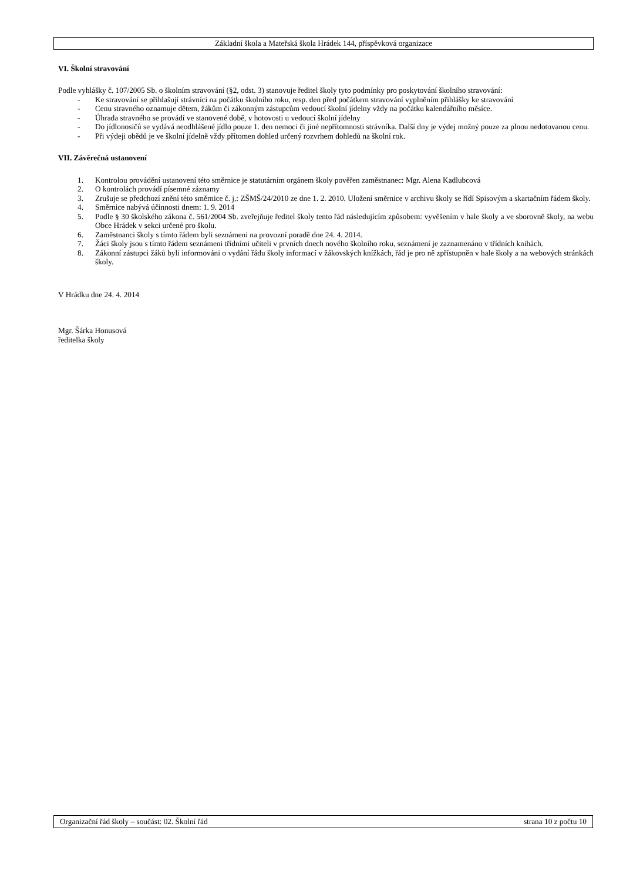Základní škola a Mateřská škola Hrádek 144, příspěvková organizace
VI. Školní stravování
Podle vyhlášky č. 107/2005 Sb. o školním stravování (§2, odst. 3) stanovuje ředitel školy tyto podmínky pro poskytování školního stravování:
- Ke stravování se přihlašují strávníci na počátku školního roku, resp. den před počátkem stravování vyplněním přihlášky ke stravování
- Cenu stravného oznamuje dětem, žákům či zákonným zástupcům vedoucí školní jídelny vždy na počátku kalendářního měsíce.
- Úhrada stravného se provádí ve stanovené době, v hotovosti u vedoucí školní jídelny
- Do jídlonosičů se vydává neodhlášené jídlo pouze 1. den nemoci či jiné nepřítomnosti strávníka. Další dny je výdej možný pouze za plnou nedotovanou cenu.
- Při výdeji obědů je ve školní jídelně vždy přítomen dohled určený rozvrhem dohledů na školní rok.
VII. Závěrečná ustanovení
1. Kontrolou provádění ustanovení této směrnice je statutárním orgánem školy pověřen zaměstnanec: Mgr. Alena Kadlubcová
2. O kontrolách provádí písemné záznamy
3. Zrušuje se předchozí znění této směrnice č. j.: ZŠMŠ/24/2010 ze dne 1. 2. 2010. Uložení směrnice v archivu školy se řídí Spisovým a skartačním řádem školy.
4. Směrnice nabývá účinnosti dnem: 1. 9. 2014
5. Podle § 30 školského zákona č. 561/2004 Sb. zveřejňuje ředitel školy tento řád následujícím způsobem: vyvěšením v hale školy a ve sborovně školy, na webu Obce Hrádek v sekci určené pro školu.
6. Zaměstnanci školy s tímto řádem byli seznámeni na provozní poradě dne 24. 4. 2014.
7. Žáci školy jsou s tímto řádem seznámeni třídními učiteli v prvních dnech nového školního roku, seznámení je zaznamenáno v třídních knihách.
8. Zákonní zástupci žáků byli informováni o vydání řádu školy informací v žákovských knížkách, řád je pro ně zpřístupněn v hale školy a na webových stránkách školy.
V Hrádku dne 24. 4. 2014
Mgr. Šárka Honusová
ředitelka školy
Organizační řád školy – součást: 02. Školní řád strana 10 z počtu 10